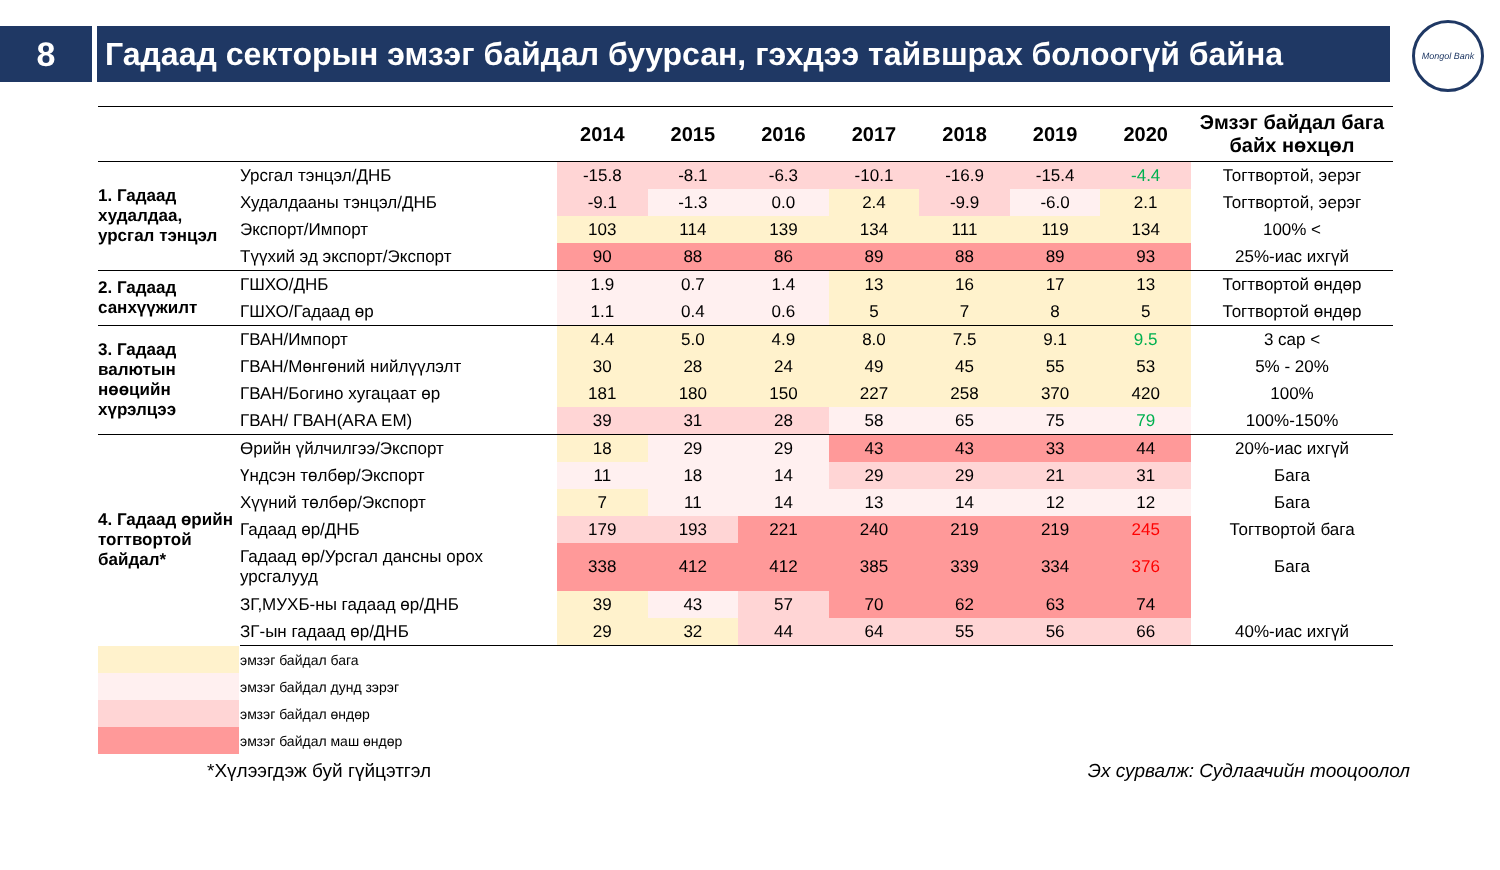8 Гадаад секторын эмзэг байдал буурсан, гэхдээ тайвшрах болоогүй байна
Mongol Bank
| | | 2014 | 2015 | 2016 | 2017 | 2018 | 2019 | 2020 | Эмзэг байдал бага байх нөхцөл |
| --- | --- | --- | --- | --- | --- | --- | --- | --- | --- |
| 1. Гадаад худалдаа, урсгал тэнцэл | Урсгал тэнцэл/ДНБ | -15.8 | -8.1 | -6.3 | -10.1 | -16.9 | -15.4 | -4.4 | Тогтвортой, эерэг |
| | Худалдааны тэнцэл/ДНБ | -9.1 | -1.3 | 0.0 | 2.4 | -9.9 | -6.0 | 2.1 | Тогтвортой, эерэг |
| | Экспорт/Импорт | 103 | 114 | 139 | 134 | 111 | 119 | 134 | 100% < |
| | Түүхий эд экспорт/Экспорт | 90 | 88 | 86 | 89 | 88 | 89 | 93 | 25%-иас ихгүй |
| 2. Гадаад санхүүжилт | ГШХО/ДНБ | 1.9 | 0.7 | 1.4 | 13 | 16 | 17 | 13 | Тогтвортой өндөр |
| | ГШХО/Гадаад өр | 1.1 | 0.4 | 0.6 | 5 | 7 | 8 | 5 | Тогтвортой өндөр |
| 3. Гадаад валютын нөөцийн хүрэлцээ | ГВАН/Импорт | 4.4 | 5.0 | 4.9 | 8.0 | 7.5 | 9.1 | 9.5 | 3 сар < |
| | ГВАН/Мөнгөний нийлүүлэлт | 30 | 28 | 24 | 49 | 45 | 55 | 53 | 5% - 20% |
| | ГВАН/Богино хугацаат өр | 181 | 180 | 150 | 227 | 258 | 370 | 420 | 100% |
| | ГВАН/ ГВАН(ARA EM) | 39 | 31 | 28 | 58 | 65 | 75 | 79 | 100%-150% |
| 4. Гадаад өрийн тогтвортой байдал* | Өрийн үйлчилгээ/Экспорт | 18 | 29 | 29 | 43 | 43 | 33 | 44 | 20%-иас ихгүй |
| | Үндсэн төлбөр/Экспорт | 11 | 18 | 14 | 29 | 29 | 21 | 31 | Бага |
| | Хүүний төлбөр/Экспорт | 7 | 11 | 14 | 13 | 14 | 12 | 12 | Бага |
| | Гадаад өр/ДНБ | 179 | 193 | 221 | 240 | 219 | 219 | 245 | Тогтвортой бага |
| | Гадаад өр/Урсгал дансны орох урсгалууд | 338 | 412 | 412 | 385 | 339 | 334 | 376 | Бага |
| | ЗГ,МУХБ-ны гадаад өр/ДНБ | 39 | 43 | 57 | 70 | 62 | 63 | 74 | |
| | ЗГ-ын гадаад өр/ДНБ | 29 | 32 | 44 | 64 | 55 | 56 | 66 | 40%-иас ихгүй |
эмзэг байдал бага
эмзэг байдал дунд зэрэг
эмзэг байдал өндөр
эмзэг байдал маш өндөр
*Хүлээгдэж буй гүйцэтгэл Эх сурвалж: Судлаачийн тооцоолол